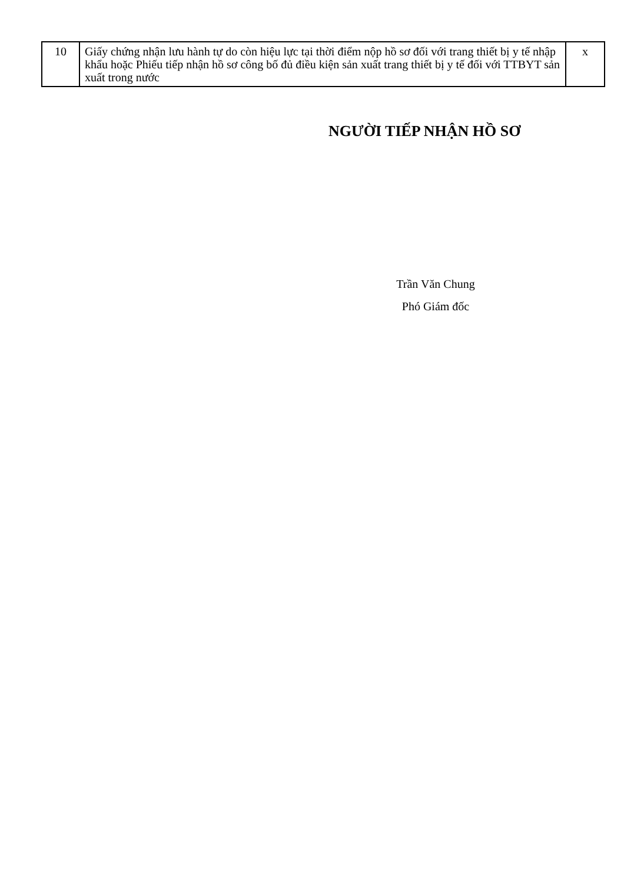| 10 | Giấy chứng nhận lưu hành tự do còn hiệu lực tại thời điểm nộp hồ sơ đối với trang thiết bị y tế nhập khẩu hoặc Phiếu tiếp nhận hồ sơ công bố đủ điều kiện sản xuất trang thiết bị y tế đối với TTBYT sản xuất trong nước | x |
NGƯỜI TIẾP NHẬN HỒ SƠ
Trần Văn Chung
Phó Giám đốc